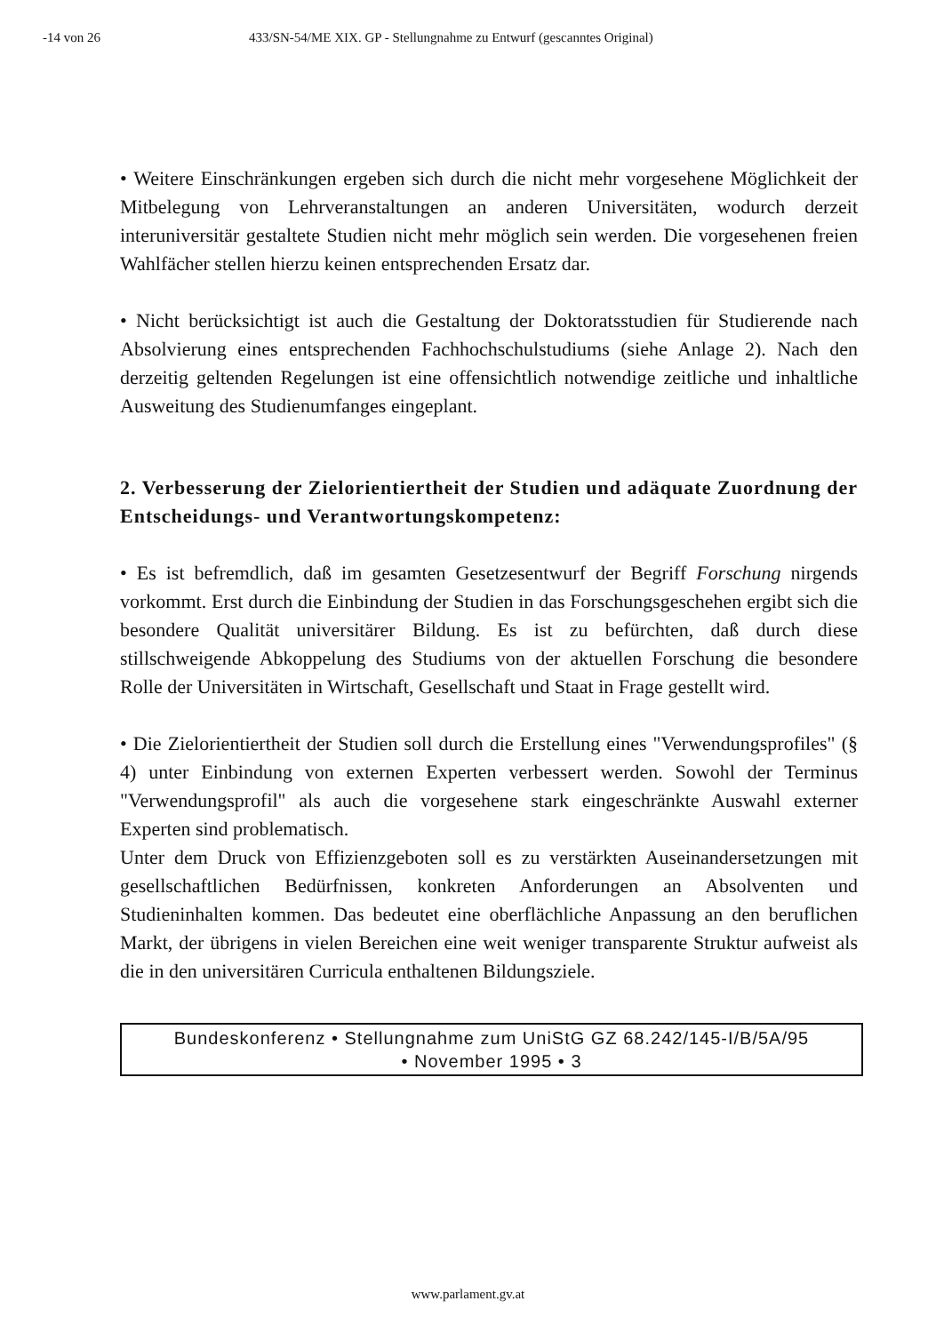-14 von 26 433/SN-54/ME XIX. GP - Stellungnahme zu Entwurf (gescanntes Original)
• Weitere Einschränkungen ergeben sich durch die nicht mehr vorgesehene Möglichkeit der Mitbelegung von Lehrveranstaltungen an anderen Universitäten, wodurch derzeit interuniversitär gestaltete Studien nicht mehr möglich sein werden. Die vorgesehenen freien Wahlfächer stellen hierzu keinen entsprechenden Ersatz dar.
• Nicht berücksichtigt ist auch die Gestaltung der Doktoratsstudien für Studierende nach Absolvierung eines entsprechenden Fachhochschulstudiums (siehe Anlage 2). Nach den derzeitig geltenden Regelungen ist eine offensichtlich notwendige zeitliche und inhaltliche Ausweitung des Studienumfanges eingeplant.
2. Verbesserung der Zielorientiertheit der Studien und adäquate Zuordnung der Entscheidungs- und Verantwortungskompetenz:
• Es ist befremdlich, daß im gesamten Gesetzesentwurf der Begriff Forschung nirgends vorkommt. Erst durch die Einbindung der Studien in das Forschungsgeschehen ergibt sich die besondere Qualität universitärer Bildung. Es ist zu befürchten, daß durch diese stillschweigende Abkoppelung des Studiums von der aktuellen Forschung die besondere Rolle der Universitäten in Wirtschaft, Gesellschaft und Staat in Frage gestellt wird.
• Die Zielorientiertheit der Studien soll durch die Erstellung eines "Verwendungsprofiles" (§ 4) unter Einbindung von externen Experten verbessert werden. Sowohl der Terminus "Verwendungsprofil" als auch die vorgesehene stark eingeschränkte Auswahl externer Experten sind problematisch.
Unter dem Druck von Effizienzgeboten soll es zu verstärkten Auseinandersetzungen mit gesellschaftlichen Bedürfnissen, konkreten Anforderungen an Absolventen und Studieninhalten kommen. Das bedeutet eine oberflächliche Anpassung an den beruflichen Markt, der übrigens in vielen Bereichen eine weit weniger transparente Struktur aufweist als die in den universitären Curricula enthaltenen Bildungsziele.
Bundeskonferenz • Stellungnahme zum UniStG GZ 68.242/145-I/B/5A/95
• November 1995 • 3
www.parlament.gv.at